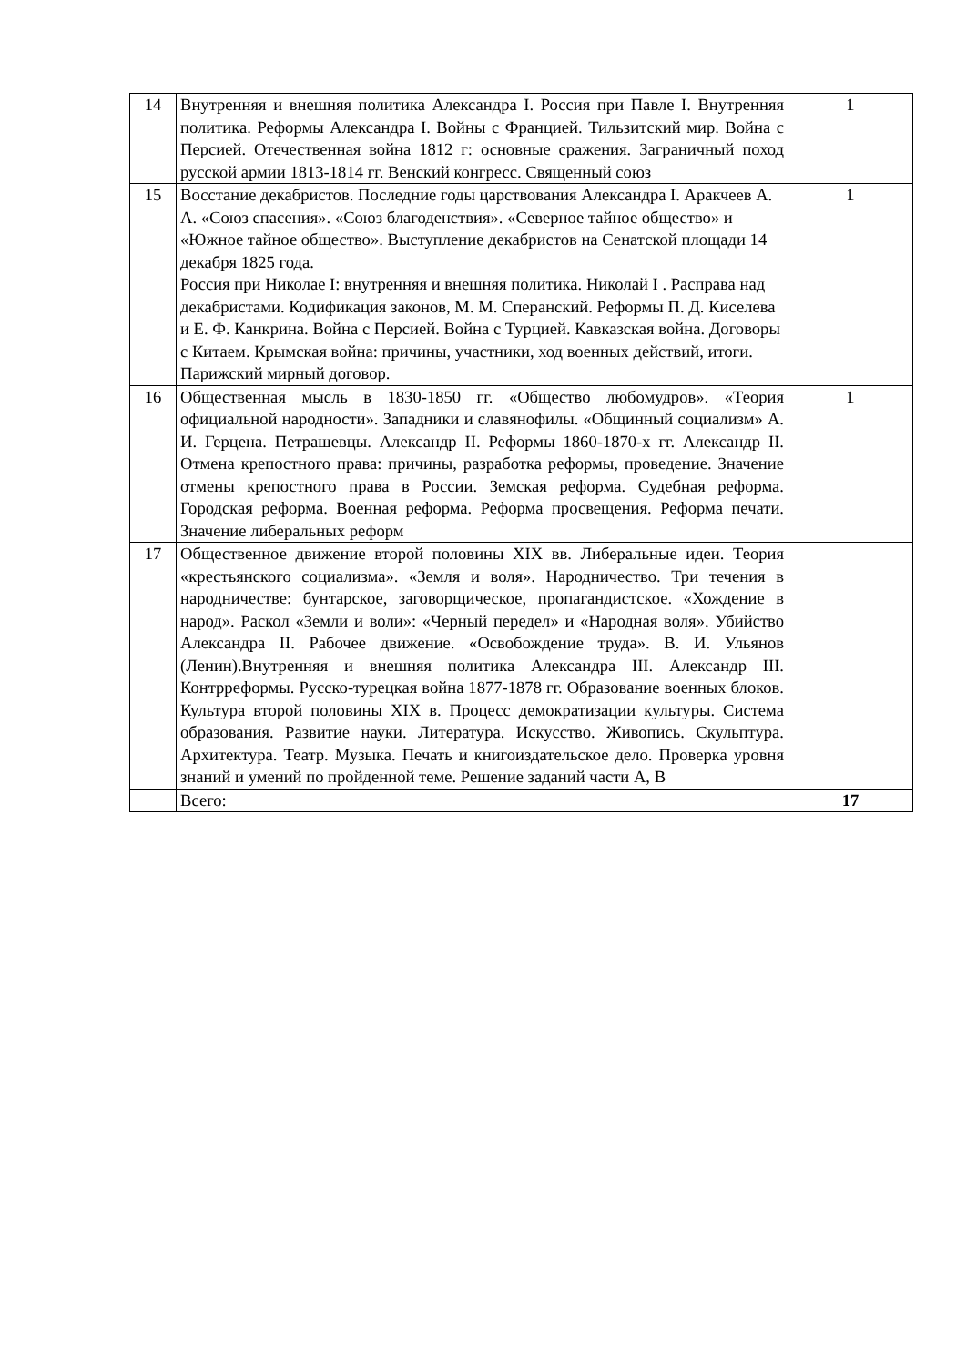| 14 | Внутренняя и внешняя политика Александра I. Россия при Павле I. Внутренняя политика. Реформы Александра I. Войны с Францией. Тильзитский мир. Война с Персией. Отечественная война 1812 г: основные сражения. Заграничный поход русской армии 1813-1814 гг. Венский конгресс. Священный союз | 1 |
| 15 | Восстание декабристов. Последние годы царствования Александра I. Аракчеев А. А. «Союз спасения». «Союз благоденствия». «Северное тайное общество» и «Южное тайное общество». Выступление декабристов на Сенатской площади 14 декабря 1825 года. Россия при Николае I: внутренняя и внешняя политика. Николай I . Расправа над декабристами. Кодификация законов, М. М. Сперанский. Реформы П. Д. Киселева и Е. Ф. Канкрина. Война с Персией. Война с Турцией. Кавказская война. Договоры с Китаем. Крымская война: причины, участники, ход военных действий, итоги. Парижский мирный договор. | 1 |
| 16 | Общественная мысль в 1830-1850 гг. «Общество любомудров». «Теория официальной народности». Западники и славянофилы. «Общинный социализм» А. И. Герцена. Петрашевцы. Александр II. Реформы 1860-1870-х гг. Александр II. Отмена крепостного права: причины, разработка реформы, проведение. Значение отмены крепостного права в России. Земская реформа. Судебная реформа. Городская реформа. Военная реформа. Реформа просвещения. Реформа печати. Значение либеральных реформ | 1 |
| 17 | Общественное движение второй половины XIX вв. Либеральные идеи. Теория «крестьянского социализма». «Земля и воля». Народничество. Три течения в народничестве: бунтарское, заговорщическое, пропагандистское. «Хождение в народ». Раскол «Земли и воли»: «Черный передел» и «Народная воля». Убийство Александра II. Рабочее движение. «Освобождение труда». В. И. Ульянов (Ленин).Внутренняя и внешняя политика Александра III. Александр III. Контрреформы. Русско-турецкая война 1877-1878 гг. Образование военных блоков. Культура второй половины XIX в. Процесс демократизации культуры. Система образования. Развитие науки. Литература. Искусство. Живопись. Скульптура. Архитектура. Театр. Музыка. Печать и книгоиздательское дело. Проверка уровня знаний и умений по пройденной теме. Решение заданий части А, В | |
| | Всего: | 17 |